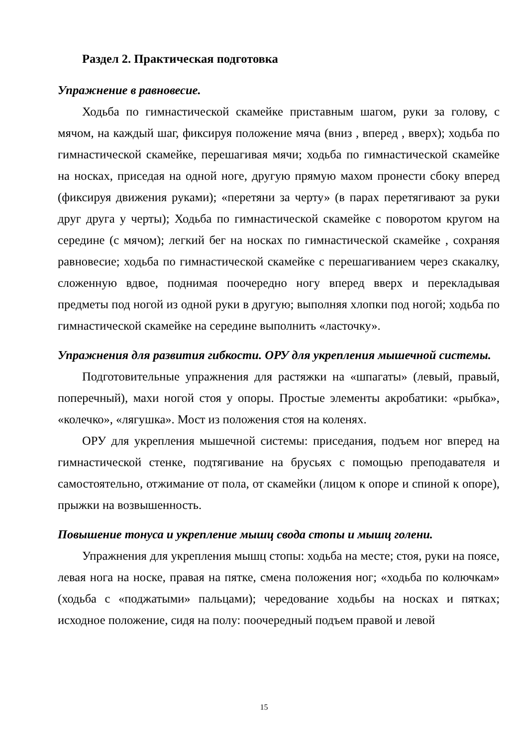Раздел 2. Практическая подготовка
Упражнение в равновесие.
Ходьба по гимнастической скамейке приставным шагом, руки за голову, с мячом, на каждый шаг, фиксируя положение мяча (вниз , вперед , вверх); ходьба по гимнастической скамейке, перешагивая мячи; ходьба по гимнастической скамейке на носках, приседая на одной ноге, другую прямую махом пронести сбоку вперед (фиксируя движения руками); «перетяни за черту» (в парах перетягивают за руки друг друга у черты); Ходьба по гимнастической скамейке с поворотом кругом на середине (с мячом); легкий бег на носках по гимнастической скамейке , сохраняя равновесие; ходьба по гимнастической скамейке с перешагиванием через скакалку, сложенную вдвое, поднимая поочередно ногу вперед вверх и перекладывая предметы под ногой из одной руки в другую; выполняя хлопки под ногой; ходьба по гимнастической скамейке на середине выполнить «ласточку».
Упражнения для развития гибкости. ОРУ для укрепления мышечной системы.
Подготовительные упражнения для растяжки на «шпагаты» (левый, правый, поперечный), махи ногой стоя у опоры. Простые элементы акробатики: «рыбка», «колечко», «лягушка». Мост из положения стоя на коленях.
ОРУ для укрепления мышечной системы: приседания, подъем ног вперед на гимнастической стенке, подтягивание на брусьях с помощью преподавателя и самостоятельно, отжимание от пола, от скамейки (лицом к опоре и спиной к опоре), прыжки на возвышенность.
Повышение тонуса и укрепление мышц свода стопы и мышц голени.
Упражнения для укрепления мышц стопы: ходьба на месте; стоя, руки на поясе, левая нога на носке, правая на пятке, смена положения ног; «ходьба по колючкам» (ходьба с «поджатыми» пальцами); чередование ходьбы на носках и пятках; исходное положение, сидя на полу: поочередный подъем правой и левой
15